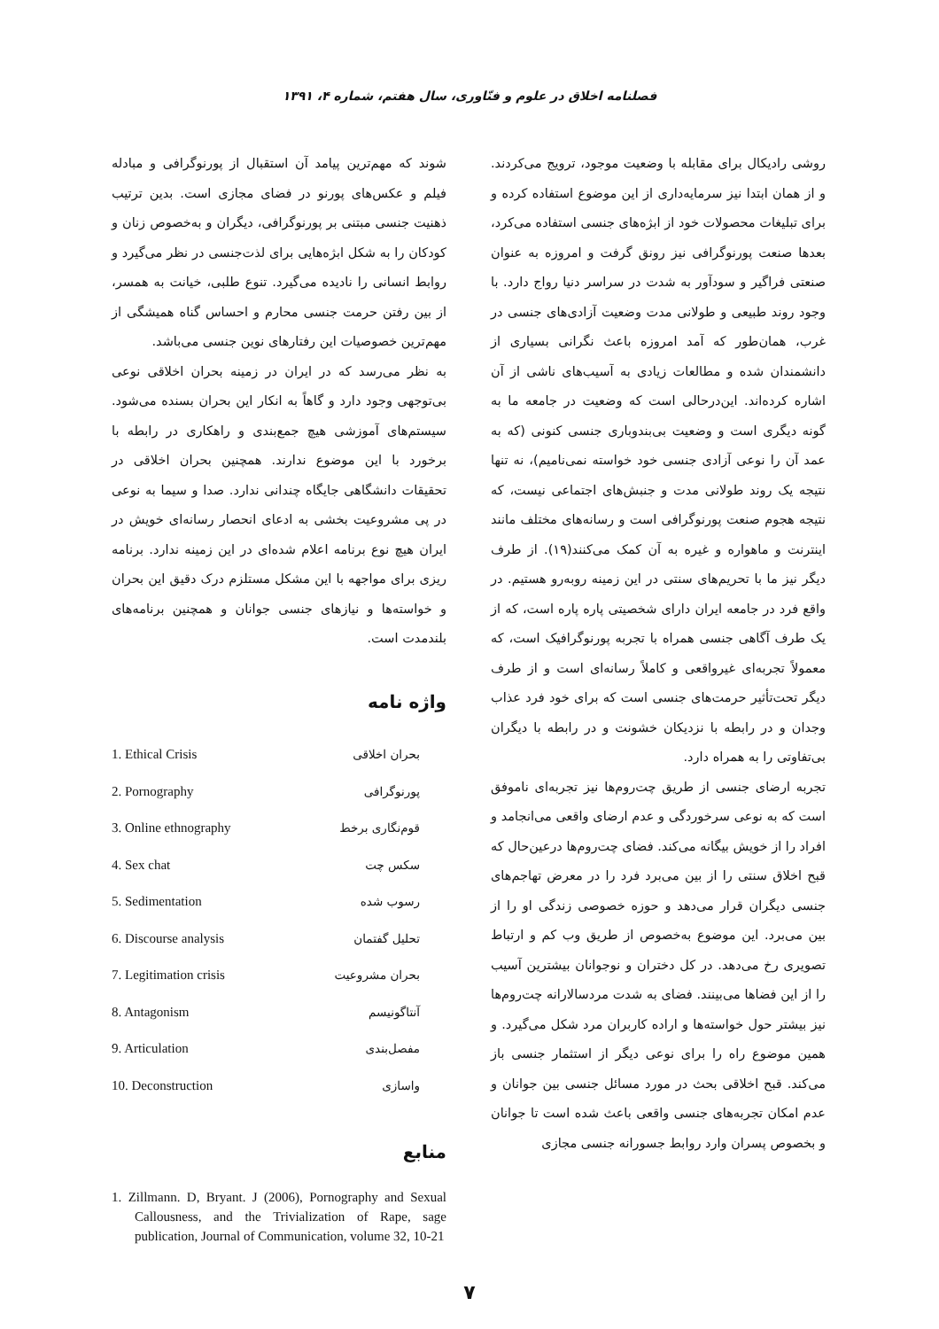فصلنامه اخلاق در علوم و فنّاوری، سال هفتم، شماره ۴، ۱۳۹۱
روشی رادیکال برای مقابله با وضعیت موجود، ترویج می‌کردند. و از همان ابتدا نیز سرمایه‌داری از این موضوع استفاده کرده و برای تبلیغات محصولات خود از ابژه‌های جنسی استفاده می‌کرد، بعدها صنعت پورنوگرافی نیز رونق گرفت و امروزه به عنوان صنعتی فراگیر و سودآور به شدت در سراسر دنیا رواج دارد. با وجود روند طبیعی و طولانی مدت وضعیت آزادی‌های جنسی در غرب، همان‌طور که آمد امروزه باعث نگرانی بسیاری از دانشمندان شده و مطالعات زیادی به آسیب‌های ناشی از آن اشاره کرده‌اند. این‌درحالی است که وضعیت در جامعه ما به گونه دیگری است و وضعیت بی‌بندوباری جنسی کنونی (که به عمد آن را نوعی آزادی جنسی خود خواسته نمی‌نامیم)، نه تنها نتیجه یک روند طولانی مدت و جنبش‌های اجتماعی نیست، که نتیجه هجوم صنعت پورنوگرافی است و رسانه‌های مختلف مانند اینترنت و ماهواره و غیره به آن کمک می‌کنند(۱۹). از طرف دیگر نیز ما با تحریم‌های سنتی در این زمینه روبه‌رو هستیم. در واقع فرد در جامعه ایران دارای شخصیتی پاره پاره است، که از یک طرف آگاهی جنسی همراه با تجربه پورنوگرافیک است، که معمولاً تجربه‌ای غیرواقعی و کاملاً رسانه‌ای است و از طرف دیگر تحت‌تأثیر حرمت‌های جنسی است که برای خود فرد عذاب وجدان و در رابطه با نزدیکان خشونت و در رابطه با دیگران بی‌تفاوتی را به همراه دارد.
تجربه ارضای جنسی از طریق چت‌روم‌ها نیز تجربه‌ای ناموفق است که به نوعی سرخوردگی و عدم ارضای واقعی می‌انجامد و افراد را از خویش بیگانه می‌کند. فضای چت‌روم‌ها درعین‌حال که قبح اخلاق سنتی را از بین می‌برد فرد را در معرض تهاجم‌های جنسی دیگران قرار می‌دهد و حوزه خصوصی زندگی او را از بین می‌برد. این موضوع به‌خصوص از طریق وب کم و ارتباط تصویری رخ می‌دهد. در کل دختران و نوجوانان بیشترین آسیب را از این فضاها می‌بینند. فضای به شدت مردسالارانه چت‌روم‌ها نیز بیشتر حول خواسته‌ها و اراده کاربران مرد شکل می‌گیرد. و همین موضوع راه را برای نوعی دیگر از استثمار جنسی باز می‌کند. قبح اخلاقی بحث در مورد مسائل جنسی بین جوانان و عدم امکان تجربه‌های جنسی واقعی باعث شده است تا جوانان و بخصوص پسران وارد روابط جسورانه جنسی مجازی
شوند که مهم‌ترین پیامد آن استقبال از پورنوگرافی و مبادله فیلم و عکس‌های پورنو در فضای مجازی است. بدین ترتیب ذهنیت جنسی مبتنی بر پورنوگرافی، دیگران و به‌خصوص زنان و کودکان را به شکل ابژه‌هایی برای لذت‌جنسی در نظر می‌گیرد و روابط انسانی را نادیده می‌گیرد. تنوع طلبی، خیانت به همسر، از بین رفتن حرمت جنسی محارم و احساس گناه همیشگی از مهم‌ترین خصوصیات این رفتارهای نوین جنسی می‌باشد.
به نظر می‌رسد که در ایران در زمینه بحران اخلاقی نوعی بی‌توجهی وجود دارد و گاهاً به انکار این بحران بسنده می‌شود. سیستم‌های آموزشی هیچ جمع‌بندی و راهکاری در رابطه با برخورد با این موضوع ندارند. همچنین بحران اخلاقی در تحقیقات دانشگاهی جایگاه چندانی ندارد. صدا و سیما به نوعی در پی مشروعیت بخشی به ادعای انحصار رسانه‌ای خویش در ایران هیچ نوع برنامه اعلام شده‌ای در این زمینه ندارد. برنامه ریزی برای مواجهه با این مشکل مستلزم درک دقیق این بحران و خواسته‌ها و نیازهای جنسی جوانان و همچنین برنامه‌های بلندمدت است.
واژه نامه
| 1. Ethical Crisis | بحران اخلاقی |
| 2. Pornography | پورنوگرافی |
| 3. Online ethnography | قوم‌نگاری برخط |
| 4. Sex chat | سکس چت |
| 5. Sedimentation | رسوب شده |
| 6. Discourse analysis | تحلیل گفتمان |
| 7. Legitimation crisis | بحران مشروعیت |
| 8. Antagonism | آنتاگونیسم |
| 9. Articulation | مفصل‌بندی |
| 10. Deconstruction | واسازی |
منابع
1. Zillmann. D, Bryant. J (2006), Pornography and Sexual Callousness, and the Trivialization of Rape, sage publication, Journal of Communication, volume 32, 10-21
۷